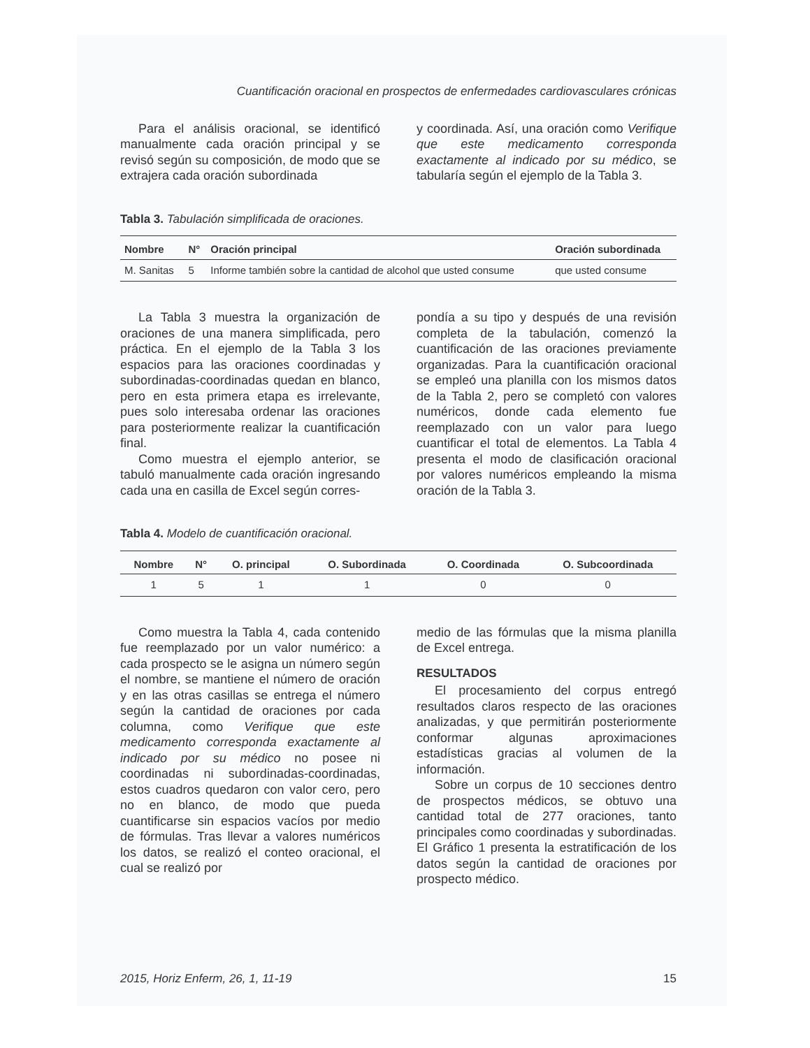Cuantificación oracional en prospectos de enfermedades cardiovasculares crónicas
Para el análisis oracional, se identificó manualmente cada oración principal y se revisó según su composición, de modo que se extrajera cada oración subordinada
y coordinada. Así, una oración como Verifique que este medicamento corresponda exactamente al indicado por su médico, se tabularía según el ejemplo de la Tabla 3.
Tabla 3. Tabulación simplificada de oraciones.
| Nombre | N° | Oración principal | Oración subordinada |
| --- | --- | --- | --- |
| M. Sanitas | 5 | Informe también sobre la cantidad de alcohol que usted consume | que usted consume |
La Tabla 3 muestra la organización de oraciones de una manera simplificada, pero práctica. En el ejemplo de la Tabla 3 los espacios para las oraciones coordinadas y subordinadas-coordinadas quedan en blanco, pero en esta primera etapa es irrelevante, pues solo interesaba ordenar las oraciones para posteriormente realizar la cuantificación final.
Como muestra el ejemplo anterior, se tabuló manualmente cada oración ingresando cada una en casilla de Excel según corres-
pondía a su tipo y después de una revisión completa de la tabulación, comenzó la cuantificación de las oraciones previamente organizadas. Para la cuantificación oracional se empleó una planilla con los mismos datos de la Tabla 2, pero se completó con valores numéricos, donde cada elemento fue reemplazado con un valor para luego cuantificar el total de elementos. La Tabla 4 presenta el modo de clasificación oracional por valores numéricos empleando la misma oración de la Tabla 3.
Tabla 4. Modelo de cuantificación oracional.
| Nombre | N° | O. principal | O. Subordinada | O. Coordinada | O. Subcoordinada |
| --- | --- | --- | --- | --- | --- |
| 1 | 5 | 1 | 1 | 0 | 0 |
Como muestra la Tabla 4, cada contenido fue reemplazado por un valor numérico: a cada prospecto se le asigna un número según el nombre, se mantiene el número de oración y en las otras casillas se entrega el número según la cantidad de oraciones por cada columna, como Verifique que este medicamento corresponda exactamente al indicado por su médico no posee ni coordinadas ni subordinadas-coordinadas, estos cuadros quedaron con valor cero, pero no en blanco, de modo que pueda cuantificarse sin espacios vacíos por medio de fórmulas. Tras llevar a valores numéricos los datos, se realizó el conteo oracional, el cual se realizó por
medio de las fórmulas que la misma planilla de Excel entrega.
RESULTADOS
El procesamiento del corpus entregó resultados claros respecto de las oraciones analizadas, y que permitirán posteriormente conformar algunas aproximaciones estadísticas gracias al volumen de la información.
Sobre un corpus de 10 secciones dentro de prospectos médicos, se obtuvo una cantidad total de 277 oraciones, tanto principales como coordinadas y subordinadas. El Gráfico 1 presenta la estratificación de los datos según la cantidad de oraciones por prospecto médico.
2015, Horiz Enferm, 26, 1, 11-19 15